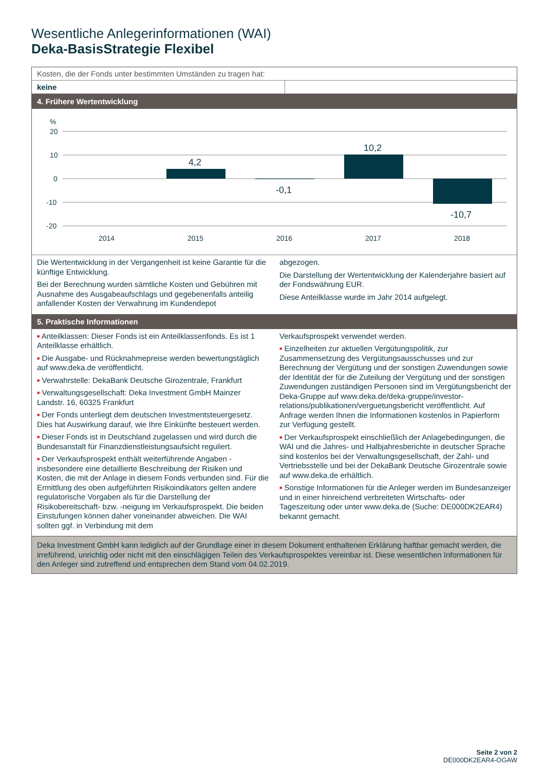Wesentliche Anlegerinformationen (WAI)
Deka-BasisStrategie Flexibel
Kosten, die der Fonds unter bestimmten Umständen zu tragen hat:
keine
4. Frühere Wertentwicklung
%
20
10
0
-10
-20
4,2
-0,1
10,2
-10,7
2014
2015
2016
2017
2018
Die Wertentwicklung in der Vergangenheit ist keine Garantie für die künftige Entwicklung.
Bei der Berechnung wurden sämtliche Kosten und Gebühren mit Ausnahme des Ausgabeaufschlags und gegebenenfalls anteilig anfallender Kosten der Verwahrung im Kundendepot
abgezogen.
Die Darstellung der Wertentwicklung der Kalenderjahre basiert auf der Fondswährung EUR.
Diese Anteilklasse wurde im Jahr 2014 aufgelegt.
5. Praktische Informationen
■ Anteilklassen: Dieser Fonds ist ein Anteilklassenfonds. Es ist 1 Anteilklasse erhältlich.
■ Die Ausgabe- und Rücknahmepreise werden bewertungstäglich auf www.deka.de veröffentlicht.
■ Verwahrstelle: DekaBank Deutsche Girozentrale, Frankfurt
■ Verwaltungsgesellschaft: Deka Investment GmbH Mainzer Landstr. 16, 60325 Frankfurt
■ Der Fonds unterliegt dem deutschen Investmentsteuergesetz. Dies hat Auswirkung darauf, wie Ihre Einkünfte besteuert werden.
■ Dieser Fonds ist in Deutschland zugelassen und wird durch die Bundesanstalt für Finanzdienstleistungsaufsicht reguliert.
■ Der Verkaufsprospekt enthält weiterführende Angaben - insbesondere eine detaillierte Beschreibung der Risiken und Kosten, die mit der Anlage in diesem Fonds verbunden sind. Für die Ermittlung des oben aufgeführten Risikoindikators gelten andere regulatorische Vorgaben als für die Darstellung der Risikobereitschaft- bzw. -neigung im Verkaufsprospekt. Die beiden Einstufungen können daher voneinander abweichen. Die WAI sollten ggf. in Verbindung mit dem
Verkaufsprospekt verwendet werden.
■ Einzelheiten zur aktuellen Vergütungspolitik, zur Zusammensetzung des Vergütungsausschusses und zur Berechnung der Vergütung und der sonstigen Zuwendungen sowie der Identität der für die Zuteilung der Vergütung und der sonstigen Zuwendungen zuständigen Personen sind im Vergütungsbericht der Deka-Gruppe auf www.deka.de/deka-gruppe/investor-relations/publikationen/verguetungsbericht veröffentlicht. Auf Anfrage werden Ihnen die Informationen kostenlos in Papierform zur Verfügung gestellt.
■ Der Verkaufsprospekt einschließlich der Anlagebedingungen, die WAI und die Jahres- und Halbjahresberichte in deutscher Sprache sind kostenlos bei der Verwaltungsgesellschaft, der Zahl- und Vertriebsstelle und bei der DekaBank Deutsche Girozentrale sowie auf www.deka.de erhältlich.
■ Sonstige Informationen für die Anleger werden im Bundesanzeiger und in einer hinreichend verbreiteten Wirtschafts- oder Tageszeitung oder unter www.deka.de (Suche: DE000DK2EAR4) bekannt gemacht.
Deka Investment GmbH kann lediglich auf der Grundlage einer in diesem Dokument enthaltenen Erklärung haftbar gemacht werden, die irreführend, unrichtig oder nicht mit den einschlägigen Teilen des Verkaufsprospektes vereinbar ist. Diese wesentlichen Informationen für den Anleger sind zutreffend und entsprechen dem Stand vom 04.02.2019.
Seite 2 von 2
DE000DK2EAR4-OGAW